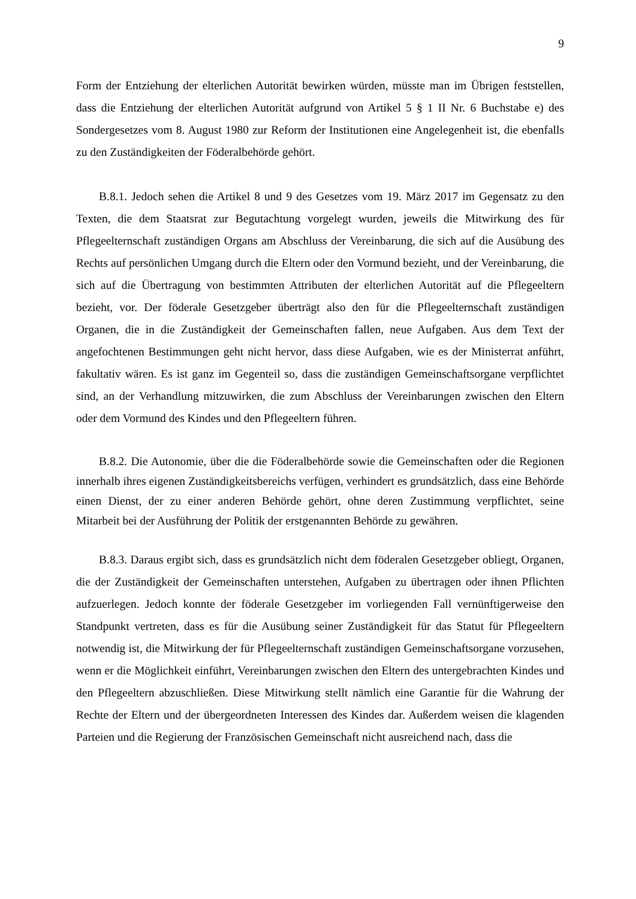9
Form der Entziehung der elterlichen Autorität bewirken würden, müsste man im Übrigen feststellen, dass die Entziehung der elterlichen Autorität aufgrund von Artikel 5 § 1 II Nr. 6 Buchstabe e) des Sondergesetzes vom 8. August 1980 zur Reform der Institutionen eine Angelegenheit ist, die ebenfalls zu den Zuständigkeiten der Föderalbehörde gehört.
B.8.1. Jedoch sehen die Artikel 8 und 9 des Gesetzes vom 19. März 2017 im Gegensatz zu den Texten, die dem Staatsrat zur Begutachtung vorgelegt wurden, jeweils die Mitwirkung des für Pflegeelternschaft zuständigen Organs am Abschluss der Vereinbarung, die sich auf die Ausübung des Rechts auf persönlichen Umgang durch die Eltern oder den Vormund bezieht, und der Vereinbarung, die sich auf die Übertragung von bestimmten Attributen der elterlichen Autorität auf die Pflegeeltern bezieht, vor. Der föderale Gesetzgeber überträgt also den für die Pflegeelternschaft zuständigen Organen, die in die Zuständigkeit der Gemeinschaften fallen, neue Aufgaben. Aus dem Text der angefochtenen Bestimmungen geht nicht hervor, dass diese Aufgaben, wie es der Ministerrat anführt, fakultativ wären. Es ist ganz im Gegenteil so, dass die zuständigen Gemeinschaftsorgane verpflichtet sind, an der Verhandlung mitzuwirken, die zum Abschluss der Vereinbarungen zwischen den Eltern oder dem Vormund des Kindes und den Pflegeeltern führen.
B.8.2. Die Autonomie, über die die Föderalbehörde sowie die Gemeinschaften oder die Regionen innerhalb ihres eigenen Zuständigkeitsbereichs verfügen, verhindert es grundsätzlich, dass eine Behörde einen Dienst, der zu einer anderen Behörde gehört, ohne deren Zustimmung verpflichtet, seine Mitarbeit bei der Ausführung der Politik der erstgenannten Behörde zu gewähren.
B.8.3. Daraus ergibt sich, dass es grundsätzlich nicht dem föderalen Gesetzgeber obliegt, Organen, die der Zuständigkeit der Gemeinschaften unterstehen, Aufgaben zu übertragen oder ihnen Pflichten aufzuerlegen. Jedoch konnte der föderale Gesetzgeber im vorliegenden Fall vernünftigerweise den Standpunkt vertreten, dass es für die Ausübung seiner Zuständigkeit für das Statut für Pflegeeltern notwendig ist, die Mitwirkung der für Pflegeelternschaft zuständigen Gemeinschaftsorgane vorzusehen, wenn er die Möglichkeit einführt, Vereinbarungen zwischen den Eltern des untergebrachten Kindes und den Pflegeeltern abzuschließen. Diese Mitwirkung stellt nämlich eine Garantie für die Wahrung der Rechte der Eltern und der übergeordneten Interessen des Kindes dar. Außerdem weisen die klagenden Parteien und die Regierung der Französischen Gemeinschaft nicht ausreichend nach, dass die